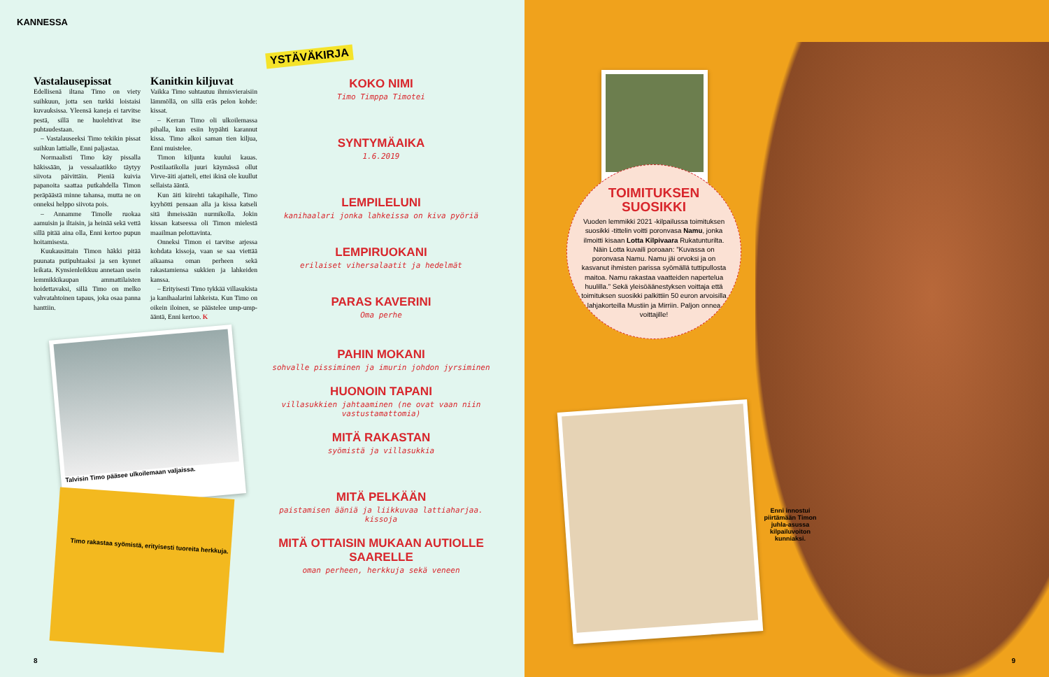KANNESSA
Vastalausepissat
Edellisenä iltana Timo on viety suihkuun, jotta sen turkki loistaisi kuvauksissa. Yleensä kaneja ei tarvitse pestä, sillä ne huolehtivat itse puhtaudestaan.
– Vastalauseeksi Timo tekikin pissat suihkun lattialle, Enni paljastaa.
Normaalisti Timo käy pissalla häkissään, ja vessalaatikko täytyy siivota päivittäin. Pieniä kuivia papanoita saattaa putkahdella Timon peräpäästä minne tahansa, mutta ne on onneksi helppo siivota pois.
– Annamme Timolle ruokaa aamuisin ja iltaisin, ja heinää sekä vettä sillä pitää aina olla, Enni kertoo pupun hoitamisesta.
Kuukausittain Timon häkki pitää puunata putipuhtaaksi ja sen kynnet leikata. Kynsienleikkuu annetaan usein lemmikkikaupan ammattilaisten hoidettavaksi, sillä Timo on melko vahvatahtoinen tapaus, joka osaa panna hanttiin.
Kanitkin kiljuvat
Vaikka Timo suhtautuu ihmisvieraisiin lämmöllä, on sillä eräs pelon kohde: kissat.
– Kerran Timo oli ulkoilemassa pihalla, kun esiin hypähti karannut kissa. Timo alkoi saman tien kiljua, Enni muistelee.
Timon kiljunta kuului kauas. Postilaatikolla juuri käymässä ollut Virve-äiti ajatteli, ettei ikinä ole kuullut sellaista ääntä.
Kun äiti kiirehti takapihalle, Timo kyyhötti pensaan alla ja kissa katseli sitä ihmeissään nurmikolla. Jokin kissan katseessa oli Timon mielestä maailman pelottavinta.
Onneksi Timon ei tarvitse arjessa kohdata kissoja, vaan se saa viettää aikaansa oman perheen sekä rakastamiensa sukkien ja lahkeiden kanssa.
– Erityisesti Timo tykkää villasukista ja kanihaalarini lahkeista. Kun Timo on oikein iloinen, se päästelee ump-ump-ääntä, Enni kertoo. K
YSTÄVÄKIRJA
KOKO NIMI
Timo Timppa Timotei
SYNTYMÄAIKA
1.6.2019
LEMPILELUNI
kanihaalari jonka lahkeissa on kiva pyöriä
LEMPIRUOKANI
erilaiset vihersalaatit ja hedelmät
PARAS KAVERINI
Oma perhe
PAHIN MOKANI
sohvalle pissiminen ja imurin johdon jyrsiminen
HUONOIN TAPANI
villasukkien jahtaaminen (ne ovat vaan niin vastustamattomia)
MITÄ RAKASTAN
syömistä ja villasukkia
MITÄ PELKÄÄN
paistamisen ääniä ja liikkuvaa lattiaharjaa. kissoja
MITÄ OTTAISIN MUKAAN AUTIOLLE SAARELLE
oman perheen, herkkuja sekä veneen
Talvisin Timo pääsee ulkoilemaan valjaissa.
Timo rakastaa syömistä, erityisesti tuoreita herkkuja.
8
9
TOIMITUKSEN SUOSIKKI
Vuoden lemmikki 2021 -kilpailussa toimituksen suosikki -tittelin voitti poronvasa Namu, jonka ilmoitti kisaan Lotta Kilpivaara Rukatunturilta. Näin Lotta kuvaili poroaan: ”Kuvassa on poronvasa Namu. Namu jäi orvoksi ja on kasvanut ihmisten parissa syömällä tuttipullosta maitoa. Namu rakastaa vaatteiden napertelua huulilla.” Sekä yleisöäänestyksen voittaja että toimituksen suosikki palkittiin 50 euron arvoisilla lahjakorteilla Mustiin ja Mirriin. Paljon onnea voittajille!
Enni innostui piirtämään Timon juhla-asussa kilpailuvoiton kunniaksi.